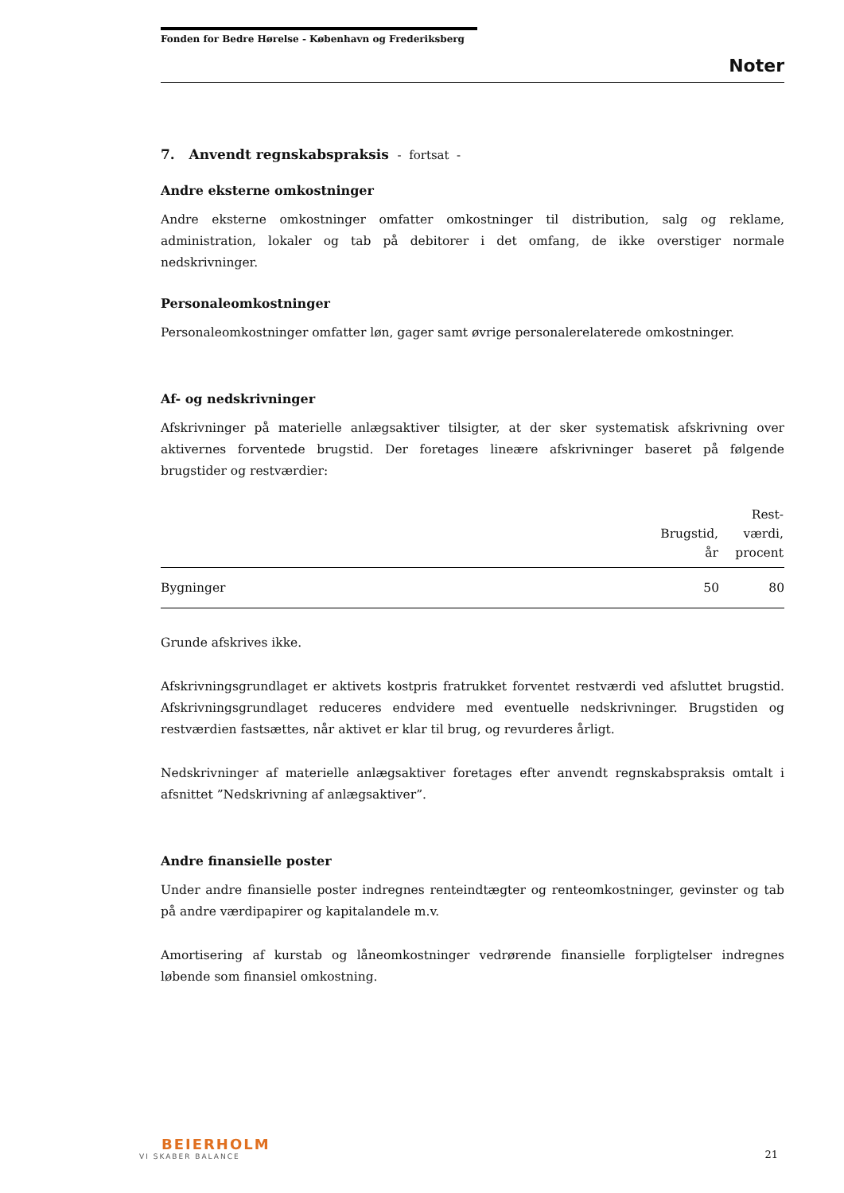Fonden for Bedre Hørelse - København og Frederiksberg
Noter
7. Anvendt regnskabspraksis - fortsat -
Andre eksterne omkostninger
Andre eksterne omkostninger omfatter omkostninger til distribution, salg og reklame, administration, lokaler og tab på debitorer i det omfang, de ikke overstiger normale nedskrivninger.
Personaleomkostninger
Personaleomkostninger omfatter løn, gager samt øvrige personalerelaterede omkostninger.
Af- og nedskrivninger
Afskrivninger på materielle anlægsaktiver tilsigter, at der sker systematisk afskrivning over aktivernes forventede brugstid. Der foretages lineære afskrivninger baseret på følgende brugstider og restværdier:
| | Brugstid, år | Rest- værdi, procent |
| --- | --- | --- |
| Bygninger | 50 | 80 |
Grunde afskrives ikke.
Afskrivningsgrundlaget er aktivets kostpris fratrukket forventet restværdi ved afsluttet brugstid. Afskrivningsgrundlaget reduceres endvidere med eventuelle nedskrivninger. Brugstiden og restværdien fastsættes, når aktivet er klar til brug, og revurderes årligt.
Nedskrivninger af materielle anlægsaktiver foretages efter anvendt regnskabspraksis omtalt i afsnittet ”Nedskrivning af anlægsaktiver”.
Andre finansielle poster
Under andre finansielle poster indregnes renteindtægter og renteomkostninger, gevinster og tab på andre værdipapirer og kapitalandele m.v.
Amortisering af kurstab og låneomkostninger vedrørende finansielle forpligtelser indregnes løbende som finansiel omkostning.
BEIERHOLM
VI SKABER BALANCE
21